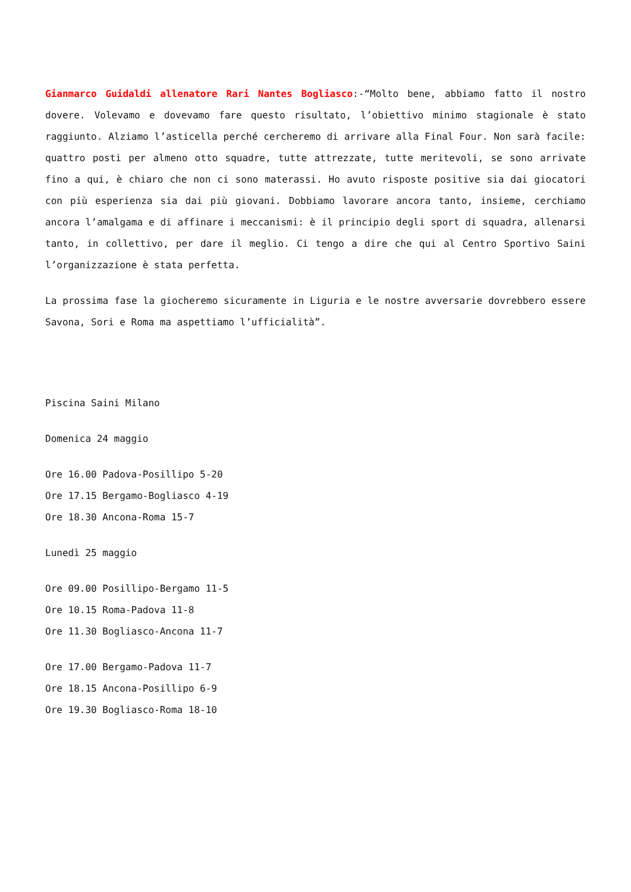Gianmarco Guidaldi allenatore Rari Nantes Bogliasco:-“Molto bene, abbiamo fatto il nostro dovere. Volevamo e dovevamo fare questo risultato, l’obiettivo minimo stagionale è stato raggiunto. Alziamo l’asticella perché cercheremo di arrivare alla Final Four. Non sarà facile: quattro posti per almeno otto squadre, tutte attrezzate, tutte meritevoli, se sono arrivate fino a qui, è chiaro che non ci sono materassi. Ho avuto risposte positive sia dai giocatori con più esperienza sia dai più giovani. Dobbiamo lavorare ancora tanto, insieme, cerchiamo ancora l’amalgama e di affinare i meccanismi: è il principio degli sport di squadra, allenarsi tanto, in collettivo, per dare il meglio. Ci tengo a dire che qui al Centro Sportivo Saini l’organizzazione è stata perfetta.
La prossima fase la giocheremo sicuramente in Liguria e le nostre avversarie dovrebbero essere Savona, Sori e Roma ma aspettiamo l’ufficialità”.
Piscina Saini Milano
Domenica 24 maggio
Ore 16.00 Padova-Posillipo 5-20
Ore 17.15 Bergamo-Bogliasco 4-19
Ore 18.30 Ancona-Roma 15-7
Lunedì 25 maggio
Ore 09.00 Posillipo-Bergamo 11-5
Ore 10.15 Roma-Padova 11-8
Ore 11.30 Bogliasco-Ancona 11-7
Ore 17.00 Bergamo-Padova 11-7
Ore 18.15 Ancona-Posillipo 6-9
Ore 19.30 Bogliasco-Roma 18-10